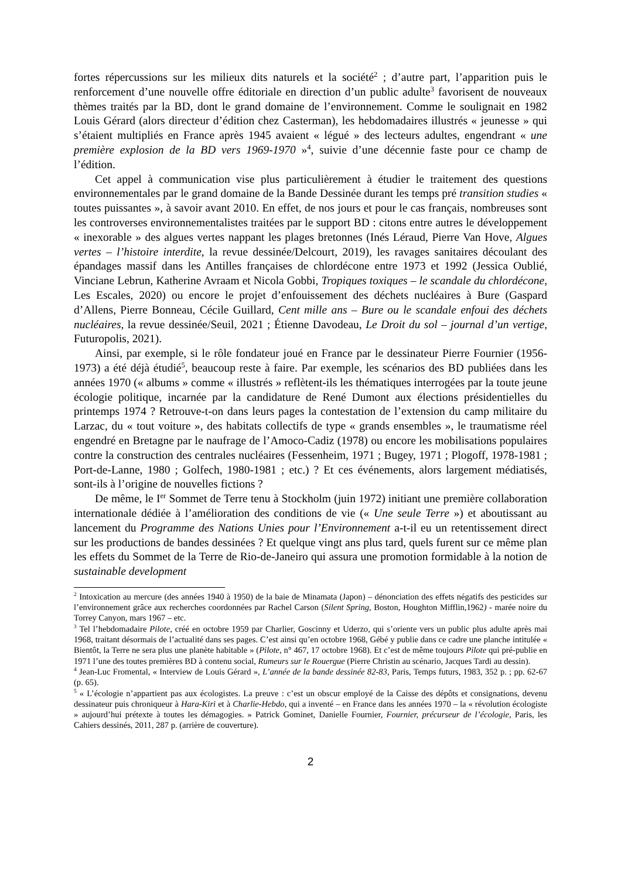fortes répercussions sur les milieux dits naturels et la société<sup>2</sup> ; d’autre part, l’apparition puis le renforcement d’une nouvelle offre éditoriale en direction d’un public adulte<sup>3</sup> favorisent de nouveaux thèmes traités par la BD, dont le grand domaine de l’environnement. Comme le soulignait en 1982 Louis Gérard (alors directeur d’édition chez Casterman), les hebdomadaires illustrés « jeunesse » qui s’étaient multipliés en France après 1945 avaient « légué » des lecteurs adultes, engendrant « une première explosion de la BD vers 1969-1970 »<sup>4</sup>, suivie d’une décennie faste pour ce champ de l’édition.
Cet appel à communication vise plus particulièrement à étudier le traitement des questions environnementales par le grand domaine de la Bande Dessinée durant les temps pré transition studies « toutes puissantes », à savoir avant 2010. En effet, de nos jours et pour le cas français, nombreuses sont les controverses environnementalistes traitées par le support BD : citons entre autres le développement « inexorable » des algues vertes nappant les plages bretonnes (Inés Léraud, Pierre Van Hove, Algues vertes – l’histoire interdite, la revue dessinée/Delcourt, 2019), les ravages sanitaires découlant des épandages massif dans les Antilles françaises de chlordécone entre 1973 et 1992 (Jessica Oublié, Vinciane Lebrun, Katherine Avraam et Nicola Gobbi, Tropiques toxiques – le scandale du chlordécone, Les Escales, 2020) ou encore le projet d’enfouissement des déchets nucléaires à Bure (Gaspard d’Allens, Pierre Bonneau, Cécile Guillard, Cent mille ans – Bure ou le scandale enfoui des déchets nucléaires, la revue dessinée/Seuil, 2021 ; Étienne Davodeau, Le Droit du sol – journal d’un vertige, Futuropolis, 2021).
Ainsi, par exemple, si le rôle fondateur joué en France par le dessinateur Pierre Fournier (1956-1973) a été déjà étudié<sup>5</sup>, beaucoup reste à faire. Par exemple, les scénarios des BD publiées dans les années 1970 (« albums » comme « illustrés » reflètent-ils les thématiques interrogées par la toute jeune écologie politique, incarnée par la candidature de René Dumont aux élections présidentielles du printemps 1974 ? Retrouve-t-on dans leurs pages la contestation de l’extension du camp militaire du Larzac, du « tout voiture », des habitats collectifs de type « grands ensembles », le traumatisme réel engendré en Bretagne par le naufrage de l’Amoco-Cadiz (1978) ou encore les mobilisations populaires contre la construction des centrales nucléaires (Fessenheim, 1971 ; Bugey, 1971 ; Plogoff, 1978-1981 ; Port-de-Lanne, 1980 ; Golfech, 1980-1981 ; etc.) ? Et ces événements, alors largement médiatisés, sont-ils à l’origine de nouvelles fictions ?
De même, le I<sup>er</sup> Sommet de Terre tenu à Stockholm (juin 1972) initiant une première collaboration internationale dédiée à l’amélioration des conditions de vie (« Une seule Terre ») et aboutissant au lancement du Programme des Nations Unies pour l’Environnement a-t-il eu un retentissement direct sur les productions de bandes dessinées ? Et quelque vingt ans plus tard, quels furent sur ce même plan les effets du Sommet de la Terre de Rio-de-Janeiro qui assura une promotion formidable à la notion de sustainable development
<sup>2</sup> Intoxication au mercure (des années 1940 à 1950) de la baie de Minamata (Japon) – dénonciation des effets négatifs des pesticides sur l’environnement grâce aux recherches coordonnées par Rachel Carson (Silent Spring, Boston, Houghton Mifflin,1962) - marée noire du Torrey Canyon, mars 1967 – etc.
<sup>3</sup> Tel l’hebdomadaire Pilote, créé en octobre 1959 par Charlier, Goscinny et Uderzo, qui s’oriente vers un public plus adulte après mai 1968, traitant désormais de l’actualité dans ses pages. C’est ainsi qu’en octobre 1968, Gébé y publie dans ce cadre une planche intitulée « Bientôt, la Terre ne sera plus une planète habitable » (Pilote, n° 467, 17 octobre 1968). Et c’est de même toujours Pilote qui pré-publie en 1971 l’une des toutes premières BD à contenu social, Rumeurs sur le Rouergue (Pierre Christin au scénario, Jacques Tardi au dessin).
<sup>4</sup> Jean-Luc Fromental, « Interview de Louis Gérard », L’année de la bande dessinée 82-83, Paris, Temps futurs, 1983, 352 p. ; pp. 62-67 (p. 65).
<sup>5</sup> « L’écologie n’appartient pas aux écologistes. La preuve : c’est un obscur employé de la Caisse des dépôts et consignations, devenu dessinateur puis chroniqueur à Hara-Kiri et à Charlie-Hebdo, qui a inventé – en France dans les années 1970 – la « révolution écologiste » aujourd’hui prétexte à toutes les démagogies. » Patrick Gominet, Danielle Fournier, Fournier, précurseur de l’écologie, Paris, les Cahiers dessinés, 2011, 287 p. (arrière de couverture).
2